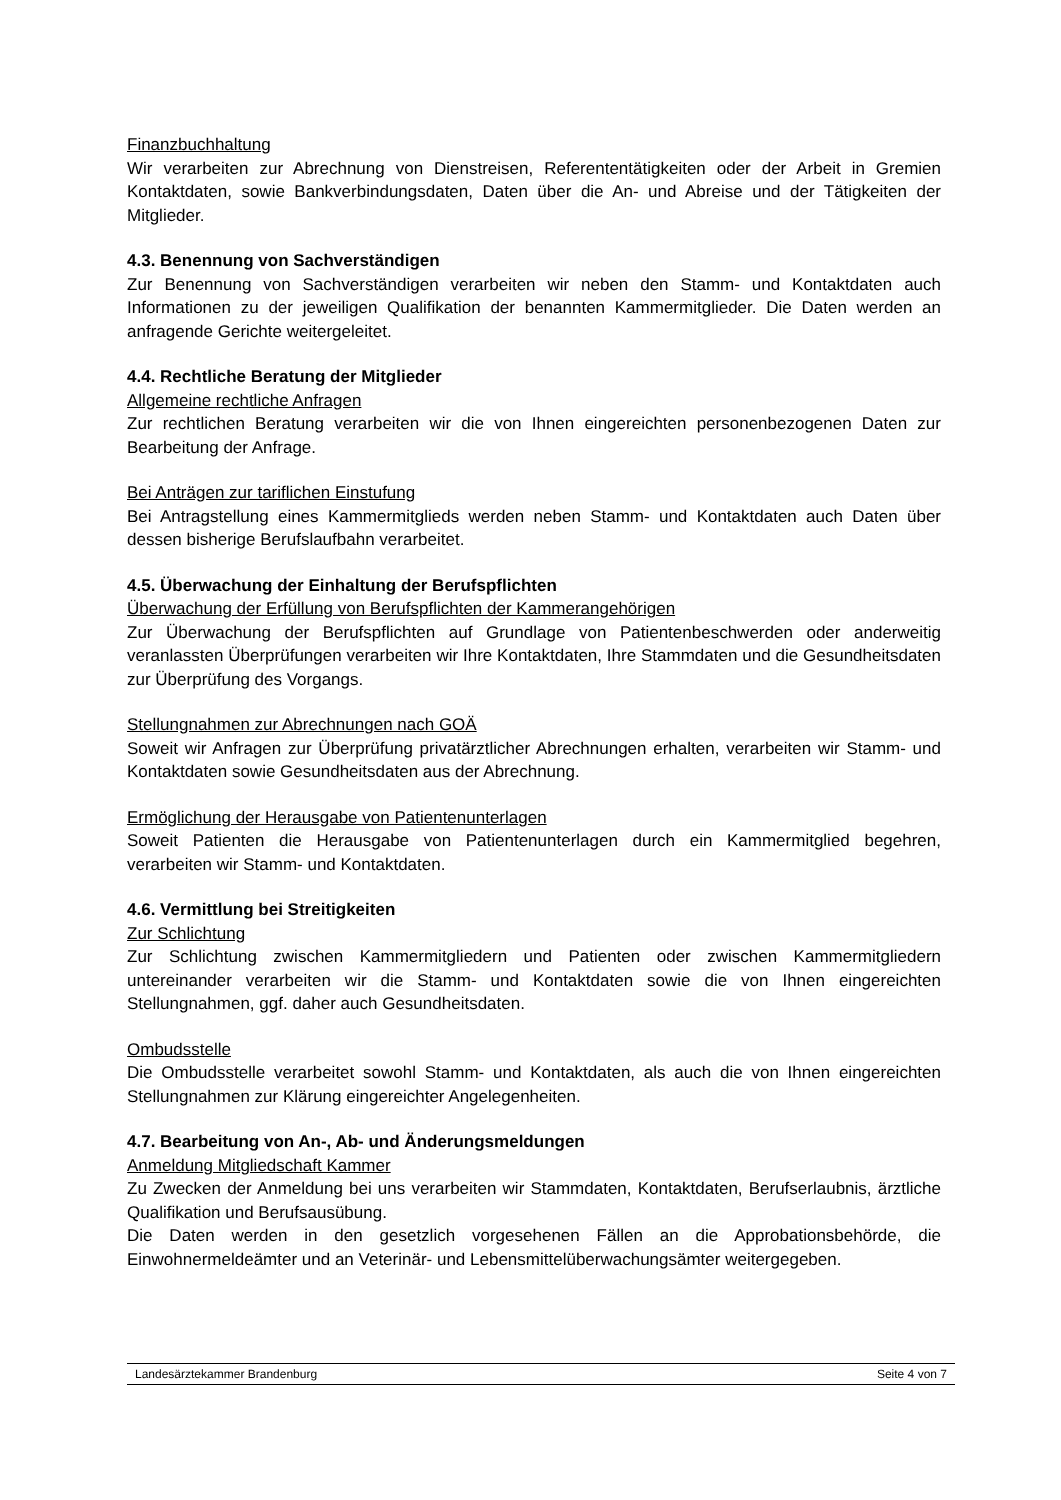Finanzbuchhaltung
Wir verarbeiten zur Abrechnung von Dienstreisen, Referententätigkeiten oder der Arbeit in Gremien Kontaktdaten, sowie Bankverbindungsdaten, Daten über die An- und Abreise und der Tätigkeiten der Mitglieder.
4.3. Benennung von Sachverständigen
Zur Benennung von Sachverständigen verarbeiten wir neben den Stamm- und Kontaktdaten auch Informationen zu der jeweiligen Qualifikation der benannten Kammermitglieder. Die Daten werden an anfragende Gerichte weitergeleitet.
4.4. Rechtliche Beratung der Mitglieder
Allgemeine rechtliche Anfragen
Zur rechtlichen Beratung verarbeiten wir die von Ihnen eingereichten personenbezogenen Daten zur Bearbeitung der Anfrage.
Bei Anträgen zur tariflichen Einstufung
Bei Antragstellung eines Kammermitglieds werden neben Stamm- und Kontaktdaten auch Daten über dessen bisherige Berufslaufbahn verarbeitet.
4.5. Überwachung der Einhaltung der Berufspflichten
Überwachung der Erfüllung von Berufspflichten der Kammerangehörigen
Zur Überwachung der Berufspflichten auf Grundlage von Patientenbeschwerden oder anderweitig veranlassten Überprüfungen verarbeiten wir Ihre Kontaktdaten, Ihre Stammdaten und die Gesundheitsdaten zur Überprüfung des Vorgangs.
Stellungnahmen zur Abrechnungen nach GOÄ
Soweit wir Anfragen zur Überprüfung privatärztlicher Abrechnungen erhalten, verarbeiten wir Stamm- und Kontaktdaten sowie Gesundheitsdaten aus der Abrechnung.
Ermöglichung der Herausgabe von Patientenunterlagen
Soweit Patienten die Herausgabe von Patientenunterlagen durch ein Kammermitglied begehren, verarbeiten wir Stamm- und Kontaktdaten.
4.6. Vermittlung bei Streitigkeiten
Zur Schlichtung
Zur Schlichtung zwischen Kammermitgliedern und Patienten oder zwischen Kammermitgliedern untereinander verarbeiten wir die Stamm- und Kontaktdaten sowie die von Ihnen eingereichten Stellungnahmen, ggf. daher auch Gesundheitsdaten.
Ombudsstelle
Die Ombudsstelle verarbeitet sowohl Stamm- und Kontaktdaten, als auch die von Ihnen eingereichten Stellungnahmen zur Klärung eingereichter Angelegenheiten.
4.7. Bearbeitung von An-, Ab- und Änderungsmeldungen
Anmeldung Mitgliedschaft Kammer
Zu Zwecken der Anmeldung bei uns verarbeiten wir Stammdaten, Kontaktdaten, Berufserlaubnis, ärztliche Qualifikation und Berufsausübung.
Die Daten werden in den gesetzlich vorgesehenen Fällen an die Approbationsbehörde, die Einwohnermeldeämter und an Veterinär- und Lebensmittelüberwachungsämter weitergegeben.
Landesärztekammer Brandenburg Seite 4 von 7